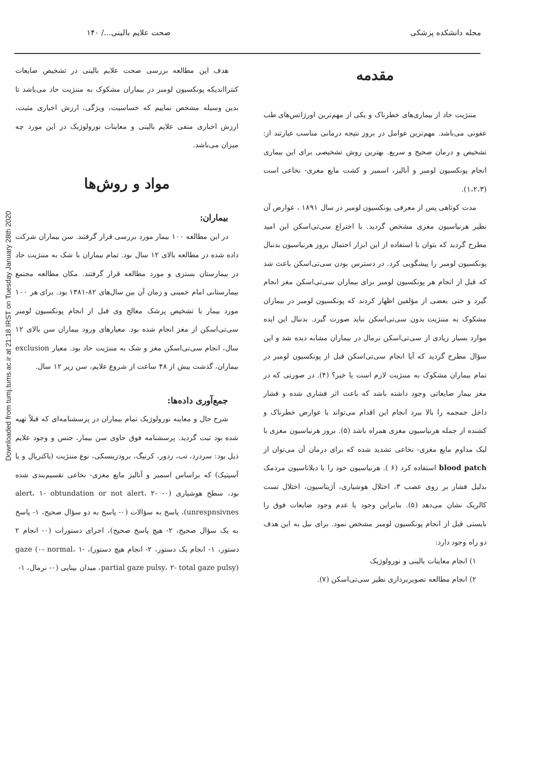مجله دانشکده پزشکی صحت علایم بالینی.../ ۱۴۰
مقدمه
مننژیت حاد از بیماری‌های خطرناک و یکی از مهم‌ترین اورژانس‌های طب عفونی می‌باشد. مهم‌ترین عوامل در بروز نتیجه درمانی مناسب عبارتند از: تشخیص و درمان صحیح و سریع. بهترین روش تشخیصی برای این بیماری انجام پونکسیون لومبر و آنالیز، اسمیر و کشت مایع مغزی- نخاعی است (۱،۲،۳).
مدت کوتاهی پس از معرفی پونکسیون لومبر در سال ۱۸۹۱ ، عوارض آن نظیر هرنیاسیون مغزی مشخص گردید. با اختراع سی‌تی‌اسکن این امید مطرح گردید که بتوان با استفاده از این ابزار احتمال بروز هرنیاسیون بدنبال پونکسیون لومبر را پیشگویی کرد. در دسترس بودن سی‌تی‌اسکن باعث شد که قبل از انجام هر پونکسیون لومبر برای بیماران سی‌تی‌اسکن مغز انجام گیرد و حتی بعضی از مؤلفین اظهار کردند که پونکسیون لومبر در بیماران مشکوک به مننژیت بدون سی‌تی‌اسکن نباید صورت گیرد. بدنبال این ایده موارد بسیار زیادی از سی‌تی‌اسکن نرمال در بیماران مشابه دیده شد و این سؤال مطرح گردید که آیا انجام سی‌تی‌اسکن قبل از پونکسیون لومبر در تمام بیماران مشکوک به مننژیت لازم است یا خیر؟ (۴). در صورتی که در مغز بیمار ضایعاتی وجود داشته باشد که باعث اثر فشاری شده و فشار داخل جمجمه را بالا ببرد انجام این اقدام می‌تواند با عوارض خطرناک و کشنده از جمله هرنیاسیون مغزی همراه باشد (۵). بروز هرنیاسیون مغزی با لیک مداوم مایع مغزی- نخاعی تشدید شده که برای درمان آن می‌توان از blood patch استفاده کرد (۶ ). هرنیاسیون خود را با دیلاتاسیون مردمک بدلیل فشار بر روی عصب ۳، اختلال هوشیاری، آژیتاسیون، اختلال تست کالریک نشان می‌دهد (۵). بنابراین وجود یا عدم وجود ضایعات فوق را بایستی قبل از انجام پونکسیون لومبر مشخص نمود. برای نیل به این هدف دو راه وجود دارد:
۱) انجام معاینات بالینی و نورولوژیک
۲) انجام مطالعه تصویربرداری نظیر سی‌تی‌اسکن (۷).
هدف این مطالعه بررسی صحت علایم بالینی در تشخیص ضایعات کنترااندیکه پونکسیون لومبر در بیماران مشکوک به مننژیت حاد می‌باشد تا بدین وسیله مشخص نماییم که حساسیت، ویژگی، ارزش اخباری مثبت، ارزش اخباری منفی علایم بالینی و معاینات نورولوژیک در این مورد چه میزان می‌باشد.
مواد و روش‌ها
بیماران:
در این مطالعه ۱۰۰ بیمار مورد بررسی قرار گرفتند. سن بیماران شرکت داده شده در مطالعه بالای ۱۲ سال بود. تمام بیماران با شک به مننژیت حاد در بیمارستان بستری و مورد مطالعه قرار گرفتند. مکان مطالعه مجتمع بیمارستانی امام خمینی و زمان آن بین سال‌های ۸۲-۱۳۸۱ بود. برای هر ۱۰۰ مورد بیمار با تشخیص پزشک معالج وی قبل از انجام پونکسیون لومبر سی‌تی‌اسکن از مغز انجام شده بود. معیارهای ورود بیماران سن بالای ۱۲ سال، انجام سی‌تی‌اسکن مغز و شک به مننژیت حاد بود. معیار exclusion بیماران، گذشت بیش از ۴۸ ساعت از شروع علایم، سن زیر ۱۲ سال.
جمع‌آوری داده‌ها:
شرح حال و معاینه نورولوژیک تمام بیماران در پرسشنامه‌ای که قبلاً تهیه شده بود ثبت گردید. پرسشنامه فوق حاوی سن بیمار، جنس و وجود علایم ذیل بود: سردرد، تب، ردور، کرنیگ، برودزینسکی، نوع مننژیت (باکتریال و یا آسپتیک) که براساس اسمیر و آنالیز مایع مغزی- نخاعی تقسیم‌بندی شده بود، سطح هوشیاری (۰- alert، ۱- obtundation or not alert، ۲- unrespnsivnes)، پاسخ به سؤالات (۰- پاسخ به دو سؤال صحیح، ۱- پاسخ به یک سؤال صحیح، ۲- هیچ پاسخ صحیح)، اجرای دستورات (۰- انجام ۲ دستور، ۱- انجام یک دستور، ۲- انجام هیچ دستور)، gaze (۰- normal، ۱- partial gaze pulsy، ۲- total gaze pulsy)، میدان بینایی (۰- نرمال، ۱-
Downloaded from tumj.tums.ac.ir at 21:18 IRST on Tuesday January 28th 2020